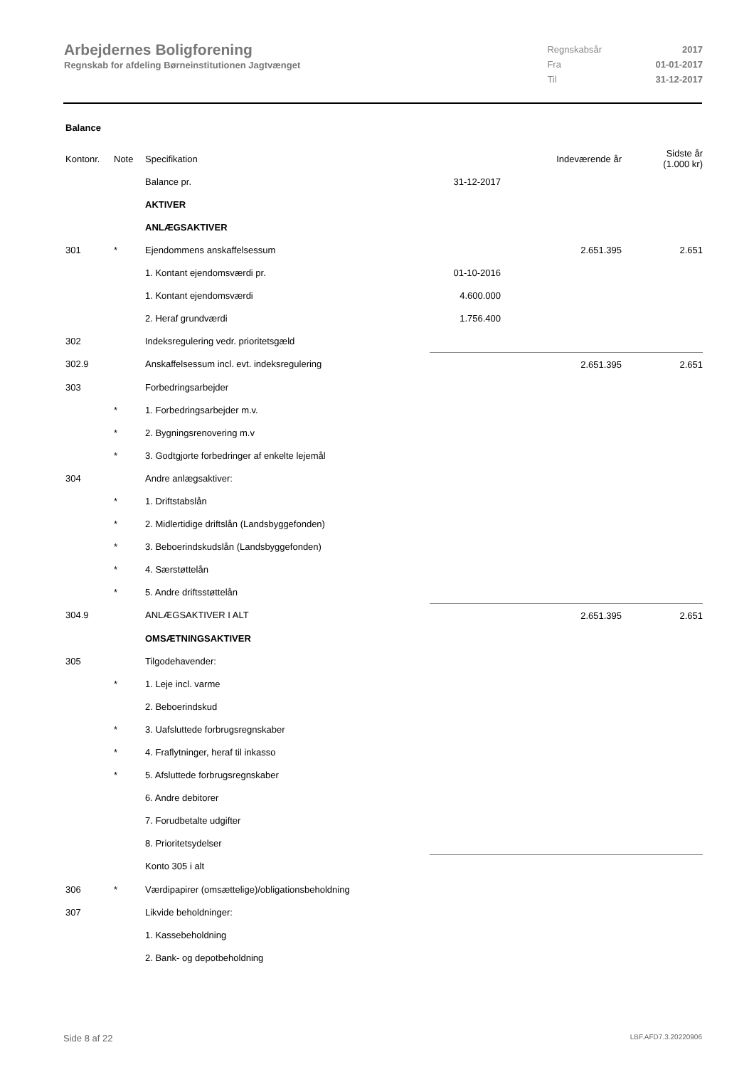Arbejdernes Boligforening
Regnskab for afdeling Børneinstitutionen Jagtvænget
| Regnskabsår | 2017 |
| Fra | 01-01-2017 |
| Til | 31-12-2017 |
Balance
| Kontonr. | Note | Specifikation | | Indeværende år | Sidste år (1.000 kr) |
| --- | --- | --- | --- | --- | --- |
| | | Balance pr. | 31-12-2017 | | |
| | | AKTIVER | | | |
| | | ANLÆGSAKTIVER | | | |
| 301 | * | Ejendommens anskaffelsessum | | 2.651.395 | 2.651 |
| | | 1. Kontant ejendomsværdi pr. | 01-10-2016 | | |
| | | 1. Kontant ejendomsværdi | 4.600.000 | | |
| | | 2. Heraf grundværdi | 1.756.400 | | |
| 302 | | Indeksregulering vedr. prioritetsgæld | | | |
| 302.9 | | Anskaffelsessum incl. evt. indeksregulering | | 2.651.395 | 2.651 |
| 303 | | Forbedringsarbejder | | | |
| | * | 1. Forbedringsarbejder m.v. | | | |
| | * | 2. Bygningsrenovering m.v | | | |
| | * | 3. Godtgjorte forbedringer af enkelte lejemål | | | |
| 304 | | Andre anlægsaktiver: | | | |
| | * | 1. Driftstabslån | | | |
| | * | 2. Midlertidige driftslån (Landsbyggefonden) | | | |
| | * | 3. Beboerindskudslån (Landsbyggefonden) | | | |
| | * | 4. Særstøttelån | | | |
| | * | 5. Andre driftsstøttelån | | | |
| 304.9 | | ANLÆGSAKTIVER I ALT | | 2.651.395 | 2.651 |
| | | OMSÆTNINGSAKTIVER | | | |
| 305 | | Tilgodehavender: | | | |
| | * | 1. Leje incl. varme | | | |
| | | 2. Beboerindskud | | | |
| | * | 3. Uafsluttede forbrugsregnskaber | | | |
| | * | 4. Fraflytninger, heraf til inkasso | | | |
| | * | 5. Afsluttede forbrugsregnskaber | | | |
| | | 6. Andre debitorer | | | |
| | | 7. Forudbetalte udgifter | | | |
| | | 8. Prioritetsydelser | | | |
| | | Konto 305 i alt | | | |
| 306 | * | Værdipapirer (omsættelige)/obligationsbeholdning | | | |
| 307 | | Likvide beholdninger: | | | |
| | | 1. Kassebeholdning | | | |
| | | 2. Bank- og depotbeholdning | | | |
Side 8 af 22 LBF.AFD7.3.20220906